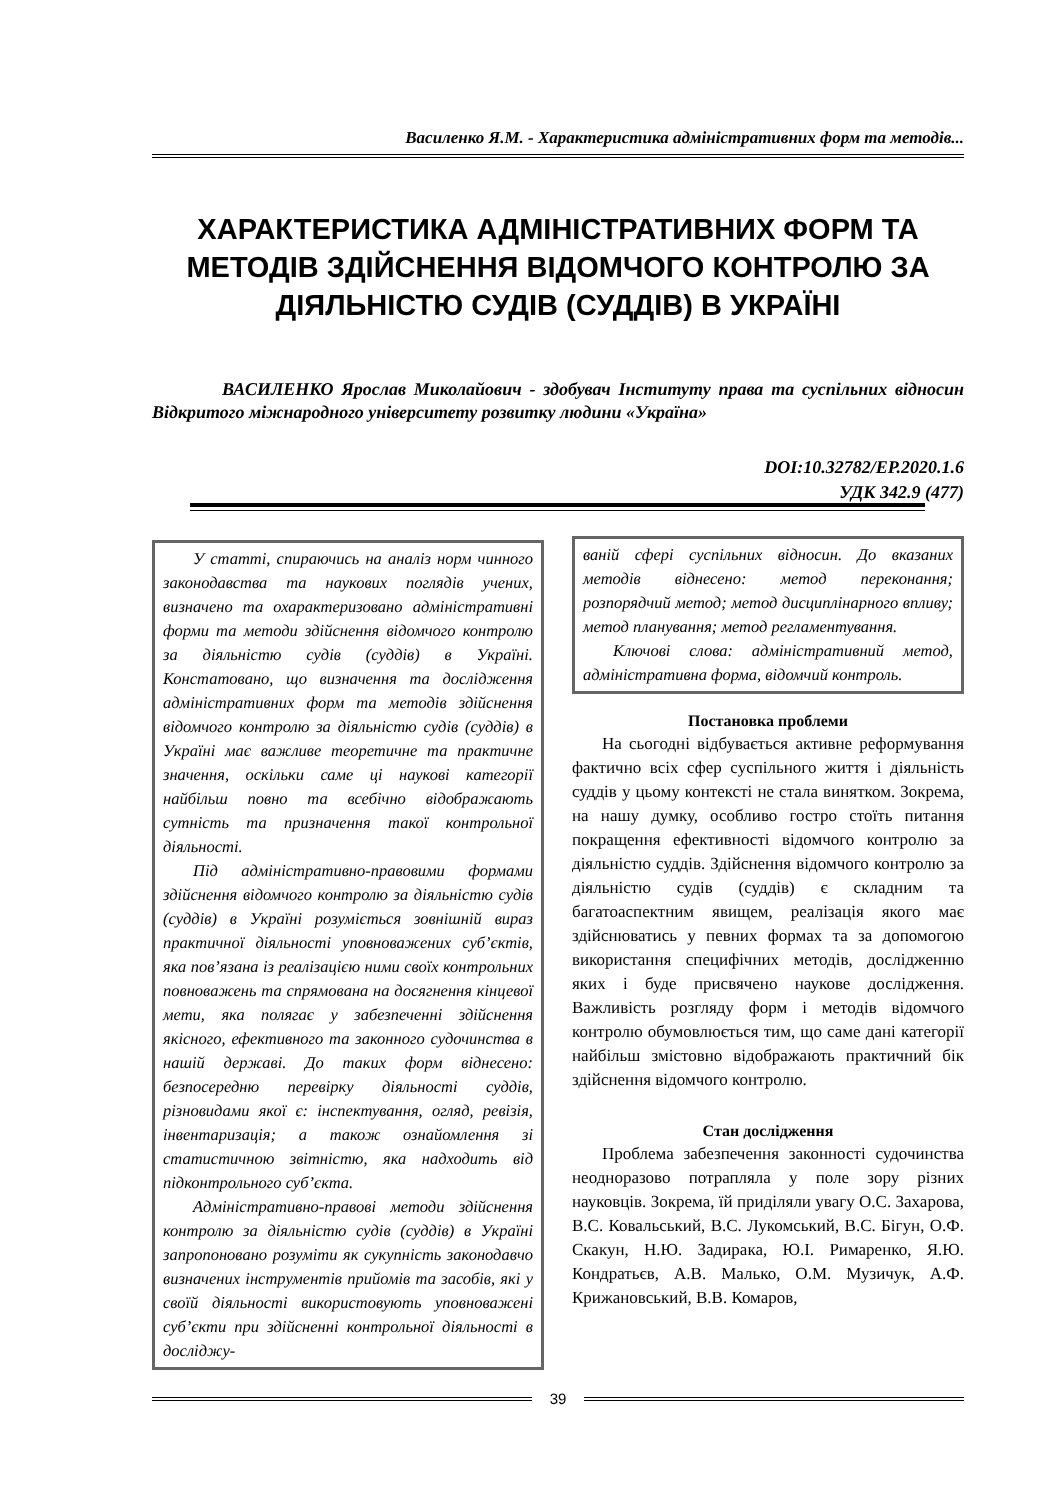Василенко Я.М. - Характеристика адміністративних форм та методів...
ХАРАКТЕРИСТИКА АДМІНІСТРАТИВНИХ ФОРМ ТА МЕТОДІВ ЗДІЙСНЕННЯ ВІДОМЧОГО КОНТРОЛЮ ЗА ДІЯЛЬНІСТЮ СУДІВ (СУДДІВ) В УКРАЇНІ
ВАСИЛЕНКО Ярослав Миколайович - здобувач Інституту права та суспільних відносин Відкритого міжнародного університету розвитку людини «Україна»
DOI:10.32782/EP.2020.1.6
УДК 342.9 (477)
У статті, спираючись на аналіз норм чинного законодавства та наукових поглядів учених, визначено та охарактеризовано адміністративні форми та методи здійснення відомчого контролю за діяльністю судів (суддів) в Україні. Констатовано, що визначення та дослідження адміністративних форм та методів здійснення відомчого контролю за діяльністю судів (суддів) в Україні має важливе теоретичне та практичне значення, оскільки саме ці наукові категорії найбільш повно та всебічно відображають сутність та призначення такої контрольної діяльності.
Під адміністративно-правовими формами здійснення відомчого контролю за діяльністю судів (суддів) в Україні розуміється зовнішній вираз практичної діяльності уповноважених суб’єктів, яка пов’язана із реалізацією ними своїх контрольних повноважень та спрямована на досягнення кінцевої мети, яка полягає у забезпеченні здійснення якісного, ефективного та законного судочинства в нашій державі. До таких форм віднесено: безпосередню перевірку діяльності суддів, різновидами якої є: інспектування, огляд, ревізія, інвентаризація; а також ознайомлення зі статистичною звітністю, яка надходить від підконтрольного суб’єкта.
Адміністративно-правові методи здійснення контролю за діяльністю судів (суддів) в Україні запропоновано розуміти як сукупність законодавчо визначених інструментів прийомів та засобів, які у своїй діяльності використовують уповноважені суб’єкти при здійсненні контрольної діяльності в досліджу-
ваній сфері суспільних відносин. До вказаних методів віднесено: метод переконання; розпорядчий метод; метод дисциплінарного впливу; метод планування; метод регламентування.
Ключові слова: адміністративний метод, адміністративна форма, відомчий контроль.
Постановка проблеми
На сьогодні відбувається активне реформування фактично всіх сфер суспільного життя і діяльність суддів у цьому контексті не стала винятком. Зокрема, на нашу думку, особливо гостро стоїть питання покращення ефективності відомчого контролю за діяльністю суддів. Здійснення відомчого контролю за діяльністю судів (суддів) є складним та багатоаспектним явищем, реалізація якого має здійснюватись у певних формах та за допомогою використання специфічних методів, дослідженню яких і буде присвячено наукове дослідження. Важливість розгляду форм і методів відомчого контролю обумовлюється тим, що саме дані категорії найбільш змістовно відображають практичний бік здійснення відомчого контролю.
Стан дослідження
Проблема забезпечення законності судочинства неодноразово потрапляла у поле зору різних науковців. Зокрема, їй приділяли увагу О.С. Захарова, В.С. Ковальський, В.С. Лукомський, В.С. Бігун, О.Ф. Скакун, Н.Ю. Задирака, Ю.І. Римаренко, Я.Ю. Кондратьєв, А.В. Малько, О.М. Музичук, А.Ф. Крижановський, В.В. Комаров,
39